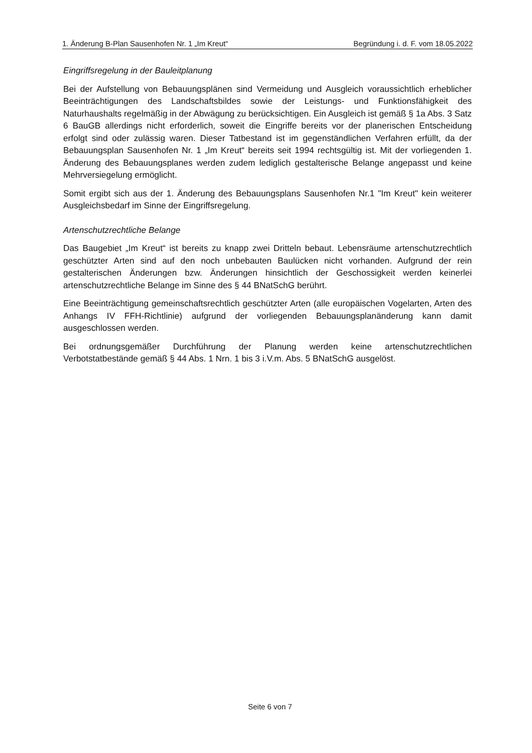1. Änderung B-Plan Sausenhofen Nr. 1 „Im Kreut“Begründung i. d. F. vom 18.05.2022
Eingriffsregelung in der Bauleitplanung
Bei der Aufstellung von Bebauungsplänen sind Vermeidung und Ausgleich voraussichtlich erheblicher Beeinträchtigungen des Landschaftsbildes sowie der Leistungs- und Funktionsfähigkeit des Naturhaushalts regelmäßig in der Abwägung zu berücksichtigen. Ein Ausgleich ist gemäß § 1a Abs. 3 Satz 6 BauGB allerdings nicht erforderlich, soweit die Eingriffe bereits vor der planerischen Entscheidung erfolgt sind oder zulässig waren. Dieser Tatbestand ist im gegenständlichen Verfahren erfüllt, da der Bebauungsplan Sausenhofen Nr. 1 „Im Kreut“ bereits seit 1994 rechtsgültig ist. Mit der vorliegenden 1. Änderung des Bebauungsplanes werden zudem lediglich gestalterische Belange angepasst und keine Mehrversiegelung ermöglicht.
Somit ergibt sich aus der 1. Änderung des Bebauungsplans Sausenhofen Nr.1 "Im Kreut" kein weiterer Ausgleichsbedarf im Sinne der Eingriffsregelung.
Artenschutzrechtliche Belange
Das Baugebiet „Im Kreut“ ist bereits zu knapp zwei Dritteln bebaut. Lebensräume artenschutzrechtlich geschützter Arten sind auf den noch unbebauten Baulücken nicht vorhanden. Aufgrund der rein gestalterischen Änderungen bzw. Änderungen hinsichtlich der Geschossigkeit werden keinerlei artenschutzrechtliche Belange im Sinne des § 44 BNatSchG berührt.
Eine Beeinträchtigung gemeinschaftsrechtlich geschützter Arten (alle europäischen Vogelarten, Arten des Anhangs IV FFH-Richtlinie) aufgrund der vorliegenden Bebauungsplanänderung kann damit ausgeschlossen werden.
Bei ordnungsgemäßer Durchführung der Planung werden keine artenschutzrechtlichen Verbotstatbestände gemäß § 44 Abs. 1 Nrn. 1 bis 3 i.V.m. Abs. 5 BNatSchG ausgelöst.
Seite 6 von 7